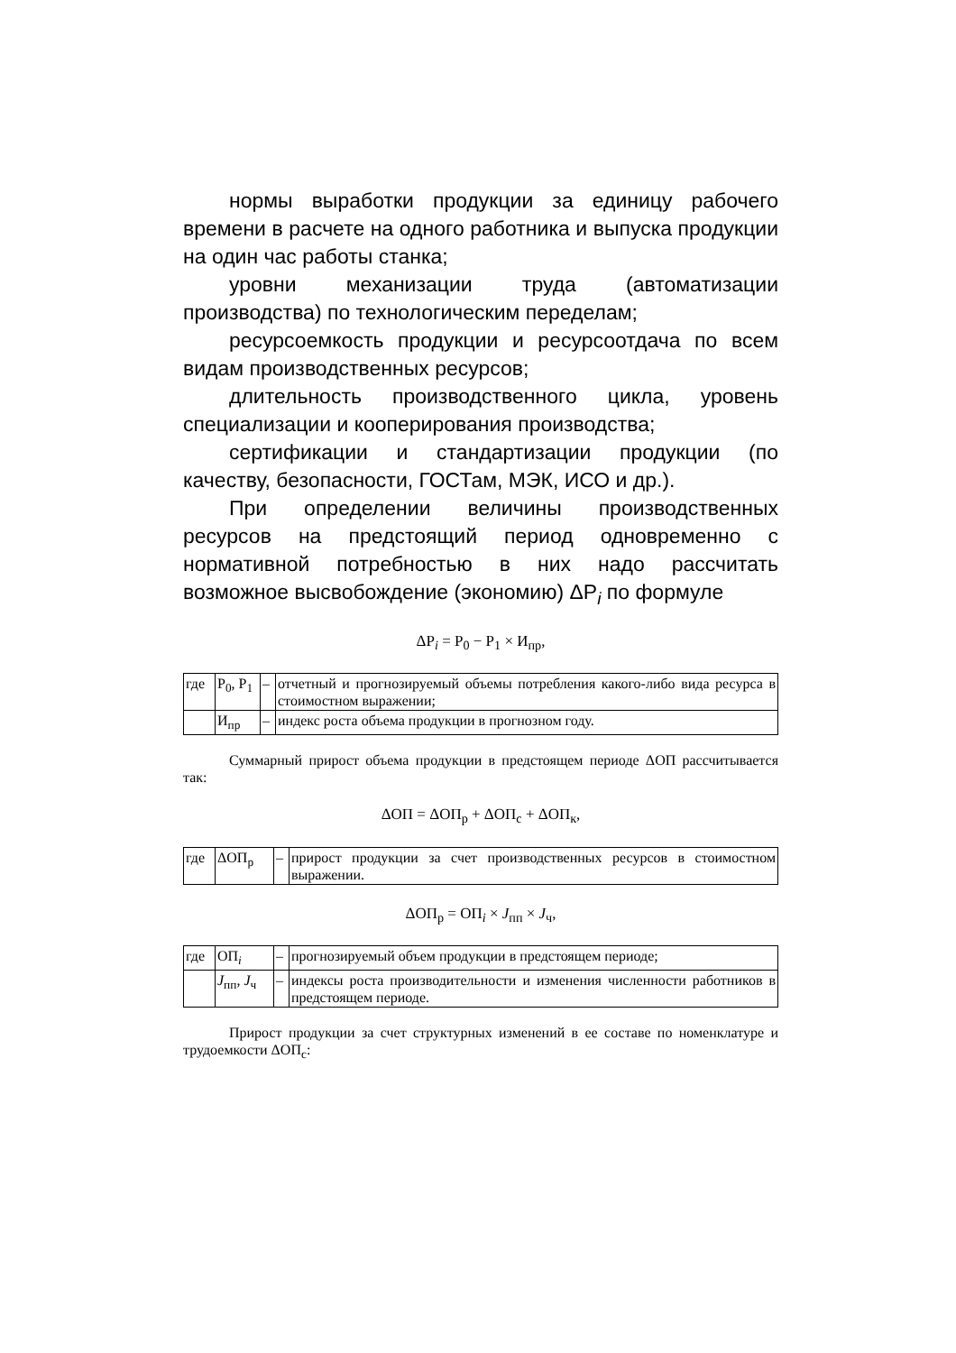нормы выработки продукции за единицу рабочего времени в расчете на одного работника и выпуска продукции на один час работы станка;
уровни механизации труда (автоматизации производства) по технологическим переделам;
ресурсоемкость продукции и ресурсоотдача по всем видам производственных ресурсов;
длительность производственного цикла, уровень специализации и кооперирования производства;
сертификации и стандартизации продукции (по качеству, безопасности, ГОСТам, МЭК, ИСО и др.).
При определении величины производственных ресурсов на предстоящий период одновременно с нормативной потребностью в них надо рассчитать возможное высвобождение (экономию) ΔР<sub>i</sub> по формуле
ΔР<sub>i</sub> = Р<sub>0</sub> − Р<sub>1</sub> × И<sub>пр</sub>,
| где | Р<sub>0</sub>, Р<sub>1</sub> | – | отчетный и прогнозируемый объемы потребления какого-либо вида ресурса в стоимостном выражении; |
| | И<sub>пр</sub> | – | индекс роста объема продукции в прогнозном году. |
Суммарный прирост объема продукции в предстоящем периоде ΔОП рассчитывается так:
ΔОП = ΔОП<sub>р</sub> + ΔОП<sub>с</sub> + ΔОП<sub>к</sub>,
| где | ΔОП<sub>р</sub> | – | прирост продукции за счет производственных ресурсов в стоимостном выражении. |
ΔОП<sub>р</sub> = ОП<sub>i</sub> × J<sub>пп</sub> × J<sub>ч</sub>,
| где | ОП<sub>i</sub> | – | прогнозируемый объем продукции в предстоящем периоде; |
| | J<sub>пп</sub>, J<sub>ч</sub> | – | индексы роста производительности и изменения численности работников в предстоящем периоде. |
Прирост продукции за счет структурных изменений в ее составе по номенклатуре и трудоемкости ΔОП<sub>с</sub>: